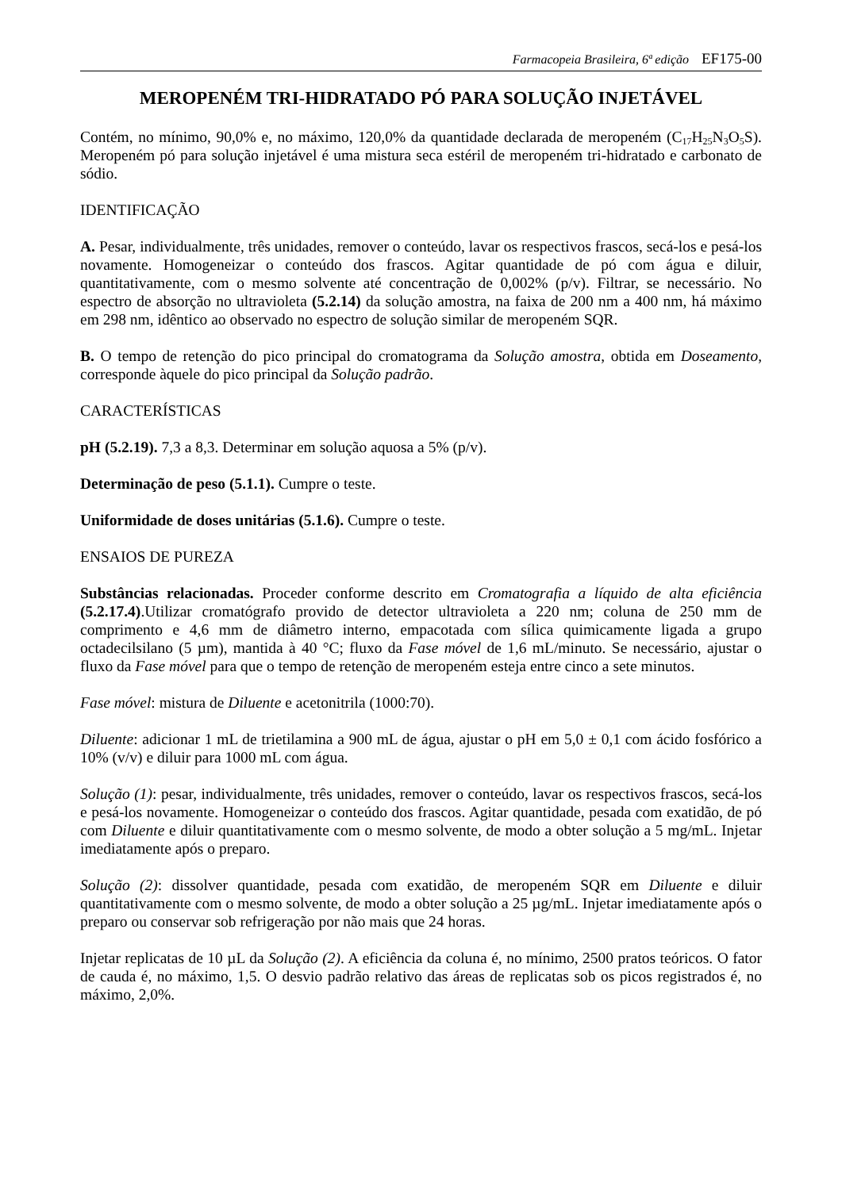Farmacopeia Brasileira, 6ª edição EF175-00
MEROPENÉM TRI-HIDRATADO PÓ PARA SOLUÇÃO INJETÁVEL
Contém, no mínimo, 90,0% e, no máximo, 120,0% da quantidade declarada de meropeném (C<sub>17</sub>H<sub>25</sub>N<sub>3</sub>O<sub>5</sub>S). Meropeném pó para solução injetável é uma mistura seca estéril de meropeném tri-hidratado e carbonato de sódio.
IDENTIFICAÇÃO
A. Pesar, individualmente, três unidades, remover o conteúdo, lavar os respectivos frascos, secá-los e pesá-los novamente. Homogeneizar o conteúdo dos frascos. Agitar quantidade de pó com água e diluir, quantitativamente, com o mesmo solvente até concentração de 0,002% (p/v). Filtrar, se necessário. No espectro de absorção no ultravioleta (5.2.14) da solução amostra, na faixa de 200 nm a 400 nm, há máximo em 298 nm, idêntico ao observado no espectro de solução similar de meropeném SQR.
B. O tempo de retenção do pico principal do cromatograma da Solução amostra, obtida em Doseamento, corresponde àquele do pico principal da Solução padrão.
CARACTERÍSTICAS
pH (5.2.19). 7,3 a 8,3. Determinar em solução aquosa a 5% (p/v).
Determinação de peso (5.1.1). Cumpre o teste.
Uniformidade de doses unitárias (5.1.6). Cumpre o teste.
ENSAIOS DE PUREZA
Substâncias relacionadas. Proceder conforme descrito em Cromatografia a líquido de alta eficiência (5.2.17.4).Utilizar cromatógrafo provido de detector ultravioleta a 220 nm; coluna de 250 mm de comprimento e 4,6 mm de diâmetro interno, empacotada com sílica quimicamente ligada a grupo octadecilsilano (5 µm), mantida à 40 °C; fluxo da Fase móvel de 1,6 mL/minuto. Se necessário, ajustar o fluxo da Fase móvel para que o tempo de retenção de meropeném esteja entre cinco a sete minutos.
Fase móvel: mistura de Diluente e acetonitrila (1000:70).
Diluente: adicionar 1 mL de trietilamina a 900 mL de água, ajustar o pH em 5,0 ± 0,1 com ácido fosfórico a 10% (v/v) e diluir para 1000 mL com água.
Solução (1): pesar, individualmente, três unidades, remover o conteúdo, lavar os respectivos frascos, secá-los e pesá-los novamente. Homogeneizar o conteúdo dos frascos. Agitar quantidade, pesada com exatidão, de pó com Diluente e diluir quantitativamente com o mesmo solvente, de modo a obter solução a 5 mg/mL. Injetar imediatamente após o preparo.
Solução (2): dissolver quantidade, pesada com exatidão, de meropeném SQR em Diluente e diluir quantitativamente com o mesmo solvente, de modo a obter solução a 25 µg/mL. Injetar imediatamente após o preparo ou conservar sob refrigeração por não mais que 24 horas.
Injetar replicatas de 10 µL da Solução (2). A eficiência da coluna é, no mínimo, 2500 pratos teóricos. O fator de cauda é, no máximo, 1,5. O desvio padrão relativo das áreas de replicatas sob os picos registrados é, no máximo, 2,0%.